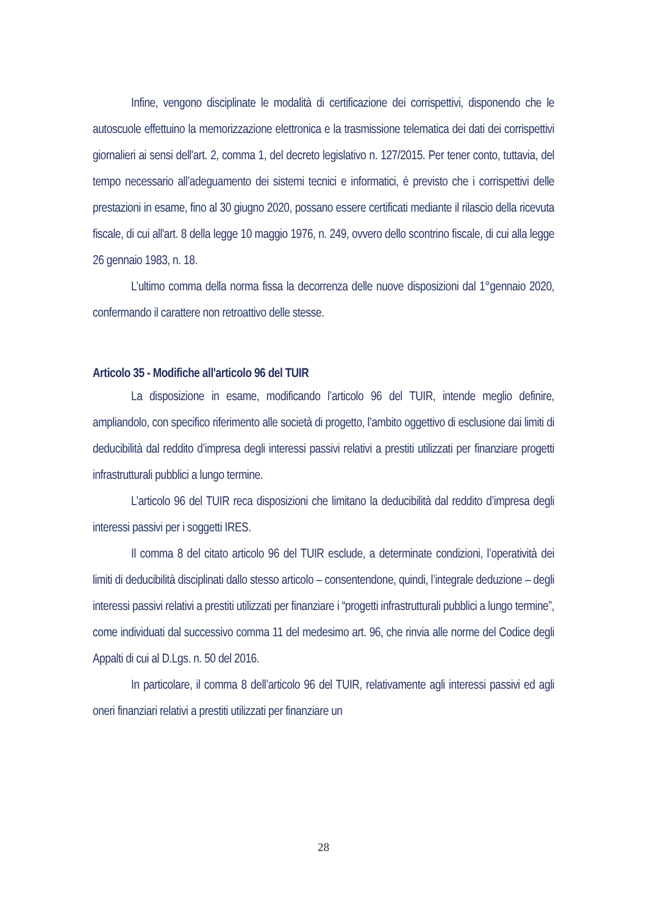Infine, vengono disciplinate le modalità di certificazione dei corrispettivi, disponendo che le autoscuole effettuino la memorizzazione elettronica e la trasmissione telematica dei dati dei corrispettivi giornalieri ai sensi dell'art. 2, comma 1, del decreto legislativo n. 127/2015. Per tener conto, tuttavia, del tempo necessario all’adeguamento dei sistemi tecnici e informatici, è previsto che i corrispettivi delle prestazioni in esame, fino al 30 giugno 2020, possano essere certificati mediante il rilascio della ricevuta fiscale, di cui all'art. 8 della legge 10 maggio 1976, n. 249, ovvero dello scontrino fiscale, di cui alla legge 26 gennaio 1983, n. 18.
L’ultimo comma della norma fissa la decorrenza delle nuove disposizioni dal 1°gennaio 2020, confermando il carattere non retroattivo delle stesse.
Articolo 35 - Modifiche all'articolo 96 del TUIR
La disposizione in esame, modificando l’articolo 96 del TUIR, intende meglio definire, ampliandolo, con specifico riferimento alle società di progetto, l’ambito oggettivo di esclusione dai limiti di deducibilità dal reddito d’impresa degli interessi passivi relativi a prestiti utilizzati per finanziare progetti infrastrutturali pubblici a lungo termine.
L’articolo 96 del TUIR reca disposizioni che limitano la deducibilità dal reddito d’impresa degli interessi passivi per i soggetti IRES.
Il comma 8 del citato articolo 96 del TUIR esclude, a determinate condizioni, l’operatività dei limiti di deducibilità disciplinati dallo stesso articolo – consentendone, quindi, l’integrale deduzione – degli interessi passivi relativi a prestiti utilizzati per finanziare i “progetti infrastrutturali pubblici a lungo termine”, come individuati dal successivo comma 11 del medesimo art. 96, che rinvia alle norme del Codice degli Appalti di cui al D.Lgs. n. 50 del 2016.
In particolare, il comma 8 dell’articolo 96 del TUIR, relativamente agli interessi passivi ed agli oneri finanziari relativi a prestiti utilizzati per finanziare un
28